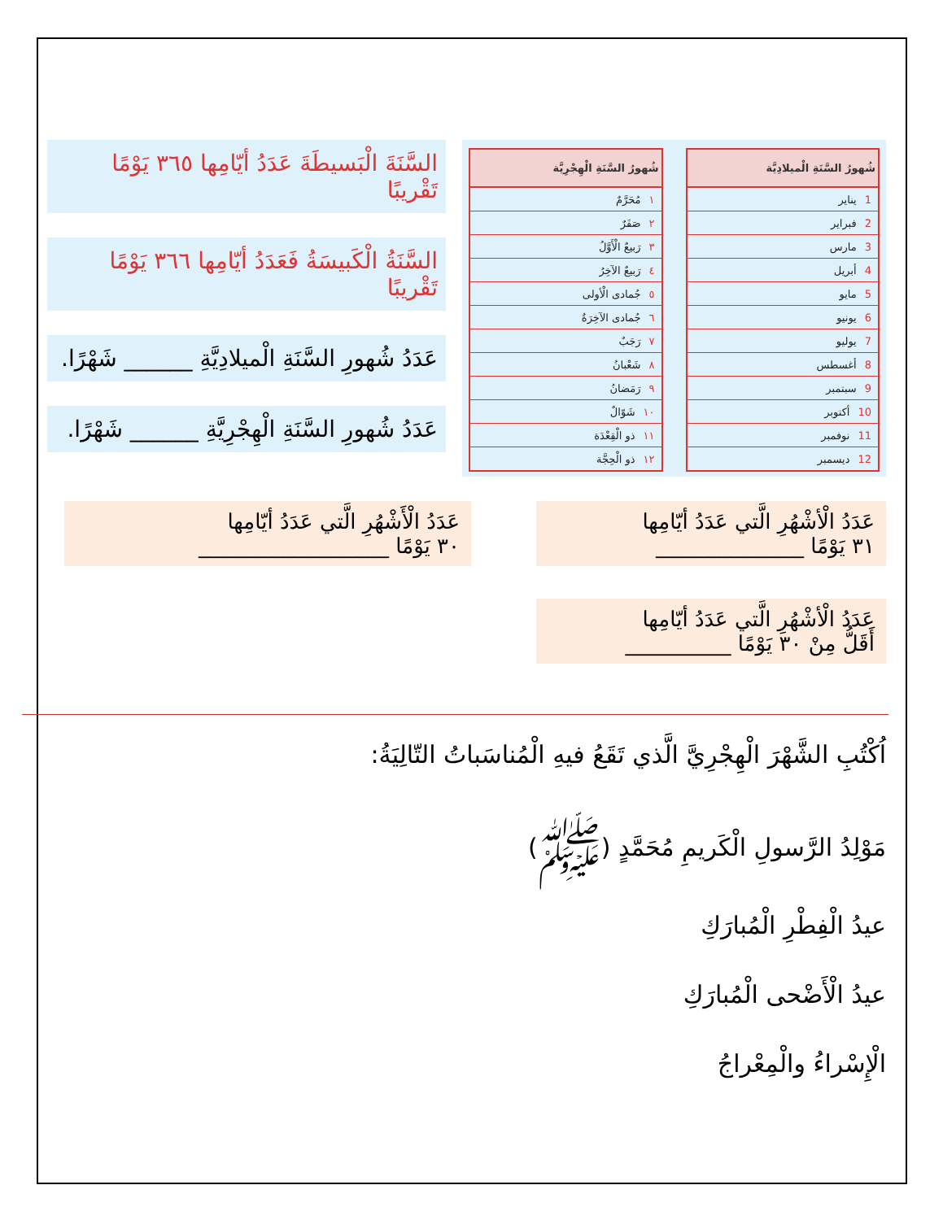| شُهورُ السَّنَةِ الْميلادِيَّة |
| --- |
| 1 يناير |
| 2 فبراير |
| 3 مارس |
| 4 أبريل |
| 5 مايو |
| 6 يونيو |
| 7 يوليو |
| 8 أغسطس |
| 9 سبتمبر |
| 10 أكتوبر |
| 11 نوفمبر |
| 12 ديسمبر |
| شُهورُ السَّنَةِ الْهِجْرِيَّة |
| --- |
| ١ مُحَرَّمٌ |
| ٢ صَفَرٌ |
| ٣ رَبيعٌ الْأَوَّلُ |
| ٤ رَبيعٌ الآخِرُ |
| ٥ جُمادى الْأولى |
| ٦ جُمادى الآخِرَةُ |
| ٧ رَجَبٌ |
| ٨ شَعْبانُ |
| ٩ رَمَضانُ |
| ١٠ شَوّالٌ |
| ١١ ذو الْقِعْدَة |
| ١٢ ذو الْحِجَّة |
السَّنَةَ الْبَسيطَةَ عَدَدُ أيّامِها ٣٦٥ يَوْمًا تَقْريبًا
السَّنَةُ الْكَبيسَةُ فَعَدَدُ أيّامِها ٣٦٦ يَوْمًا تَقْريبًا
عَدَدُ شُهورِ السَّنَةِ الْميلادِيَّةِ ______ شَهْرًا.
عَدَدُ شُهورِ السَّنَةِ الْهِجْرِيَّةِ ______ شَهْرًا.
عَدَدُ الْأشْهُرِ الَّتي عَدَدُ أيّامِها
٣١ يَوْمًا ______________
عَدَدُ الْأشْهُرِ الَّتي عَدَدُ أيّامِها
أَقَلُّ مِنْ ٣٠ يَوْمًا __________
عَدَدُ الْأَشْهُرِ الَّتي عَدَدُ أيّامِها
٣٠ يَوْمًا __________________
اُكْتُبِ الشَّهْرَ الْهِجْرِيَّ الَّذي تَقَعُ فيهِ الْمُناسَباتُ التّالِيَةُ:
مَوْلِدُ الرَّسولِ الْكَريمِ مُحَمَّدٍ (ﷺ)
عيدُ الْفِطْرِ الْمُبارَكِ
عيدُ الْأَضْحى الْمُبارَكِ
الْإِسْراءُ والْمِعْراجُ